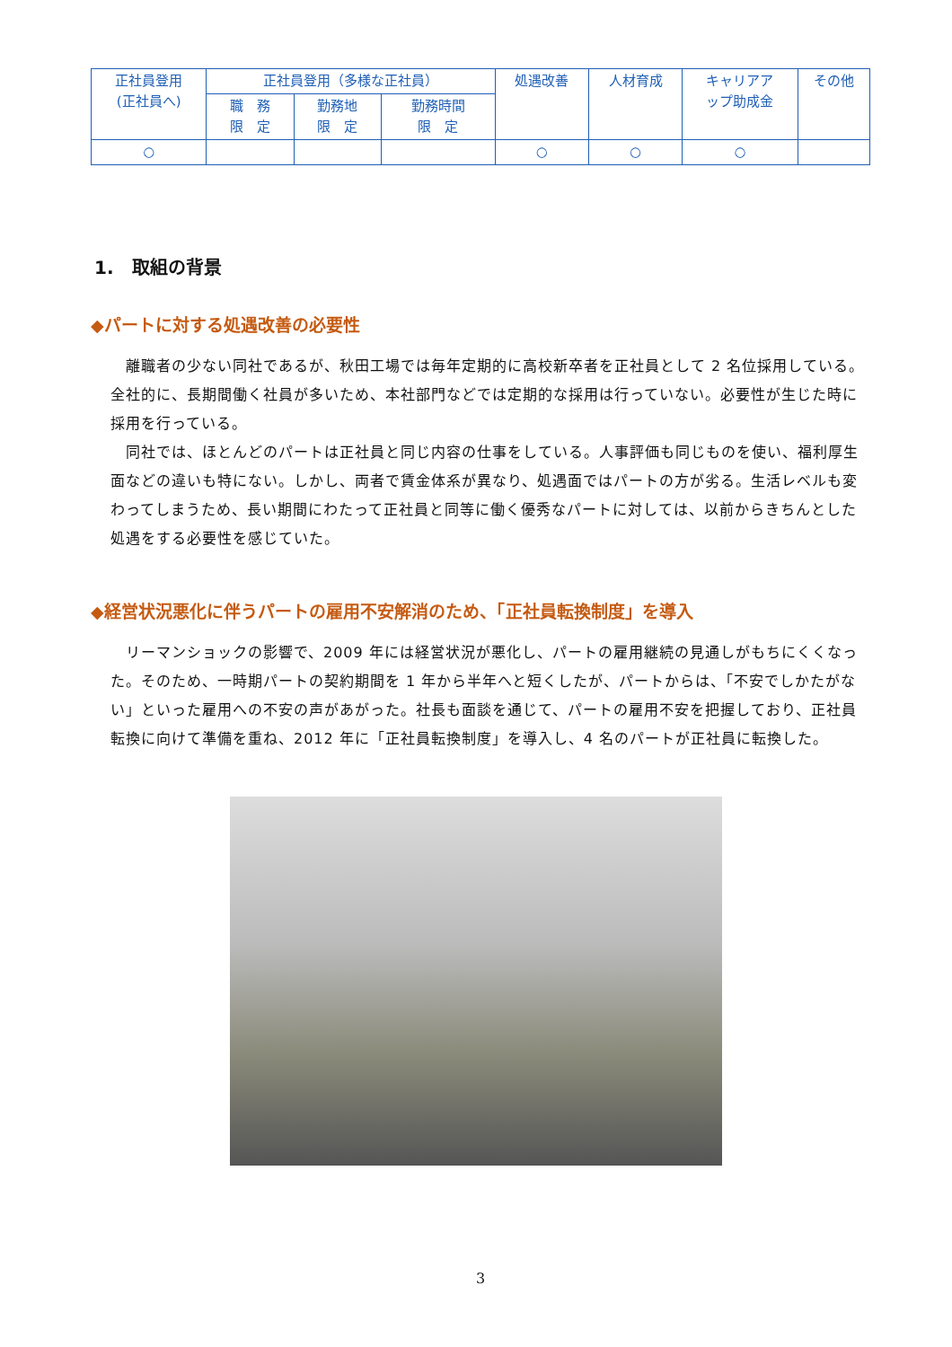| 正社員登用 (正社員へ) | 正社員登用（多様な正社員） | | | 処遇改善 | 人材育成 | キャリアア ップ助成金 | その他 |
| --- | --- | --- | --- | --- | --- | --- | --- |
| | 職 務 限 定 | 勤務地 限 定 | 勤務時間 限 定 | | | | |
| ○ | | | | ○ | ○ | ○ | |
1.　取組の背景
◆パートに対する処遇改善の必要性
　離職者の少ない同社であるが、秋田工場では毎年定期的に高校新卒者を正社員として 2 名位採用している。全社的に、長期間働く社員が多いため、本社部門などでは定期的な採用は行っていない。必要性が生じた時に採用を行っている。
　同社では、ほとんどのパートは正社員と同じ内容の仕事をしている。人事評価も同じものを使い、福利厚生面などの違いも特にない。しかし、両者で賃金体系が異なり、処遇面ではパートの方が劣る。生活レベルも変わってしまうため、長い期間にわたって正社員と同等に働く優秀なパートに対しては、以前からきちんとした処遇をする必要性を感じていた。
◆経営状況悪化に伴うパートの雇用不安解消のため、「正社員転換制度」を導入
　リーマンショックの影響で、2009 年には経営状況が悪化し、パートの雇用継続の見通しがもちにくくなった。そのため、一時期パートの契約期間を 1 年から半年へと短くしたが、パートからは、「不安でしかたがない」といった雇用への不安の声があがった。社長も面談を通じて、パートの雇用不安を把握しており、正社員転換に向けて準備を重ね、2012 年に「正社員転換制度」を導入し、4 名のパートが正社員に転換した。
3